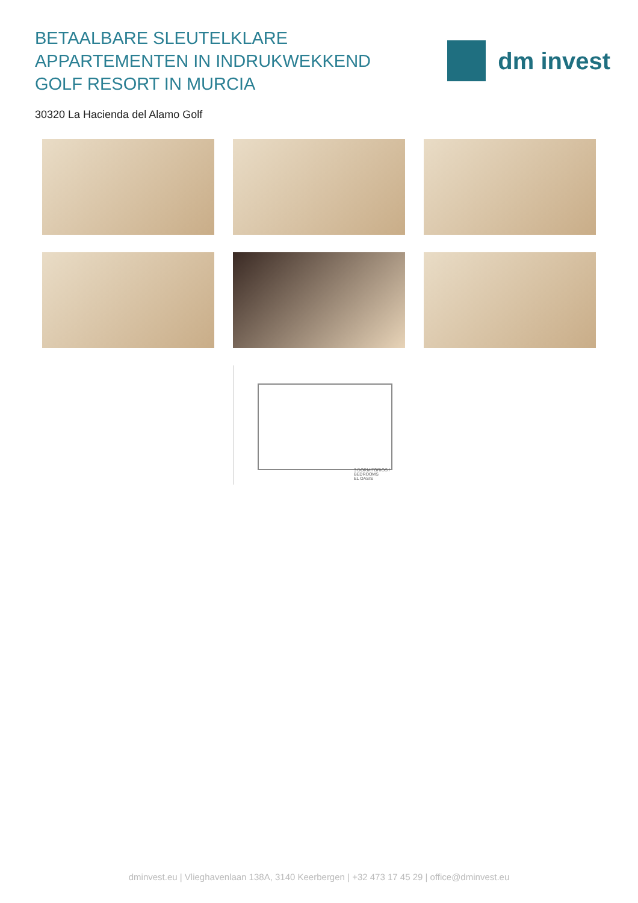BETAALBARE SLEUTELKLARE APPARTEMENTEN IN INDRUKWEKKEND GOLF RESORT IN MURCIA
dm invest
30320 La Hacienda del Alamo Golf
3 DORMITORIOS / BEDROOMS
EL OASIS
dminvest.eu | Vlieghavenlaan 138A, 3140 Keerbergen | +32 473 17 45 29 | office@dminvest.eu